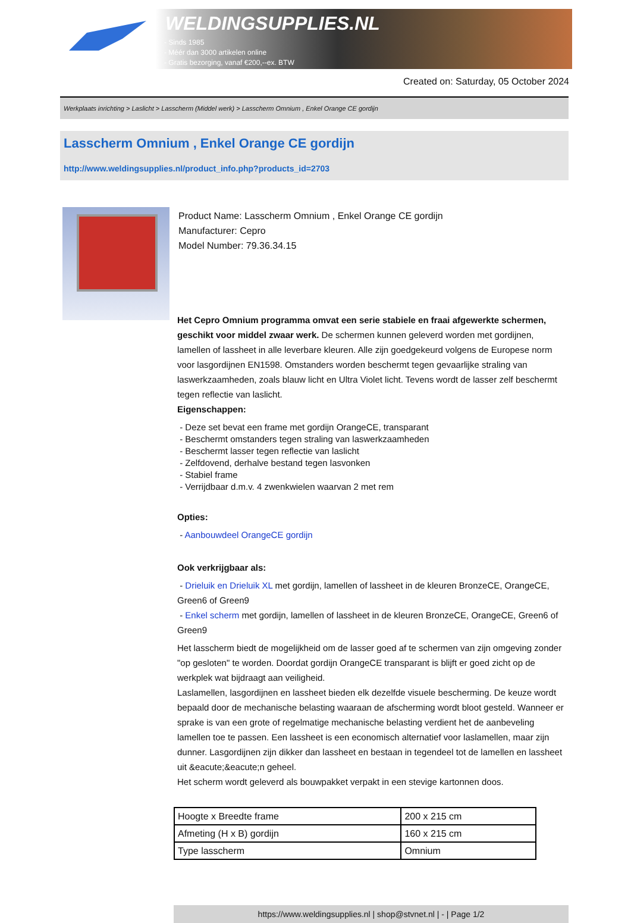WELDINGSUPPLIES.NL
- Sinds 1985
- Méér dan 3000 artikelen online
- Gratis bezorging, vanaf €200,--ex. BTW
Created on: Saturday, 05 October 2024
Werkplaats inrichting > Laslicht > Lasscherm (Middel werk) > Lasscherm Omnium , Enkel Orange CE gordijn
Lasscherm Omnium , Enkel Orange CE gordijn
http://www.weldingsupplies.nl/product_info.php?products_id=2703
Product Name: Lasscherm Omnium , Enkel Orange CE gordijn
Manufacturer: Cepro
Model Number: 79.36.34.15
Het Cepro Omnium programma omvat een serie stabiele en fraai afgewerkte schermen, geschikt voor middel zwaar werk. De schermen kunnen geleverd worden met gordijnen, lamellen of lassheet in alle leverbare kleuren. Alle zijn goedgekeurd volgens de Europese norm voor lasgordijnen EN1598. Omstanders worden beschermt tegen gevaarlijke straling van laswerkzaamheden, zoals blauw licht en Ultra Violet licht. Tevens wordt de lasser zelf beschermt tegen reflectie van laslicht.
Eigenschappen:
- Deze set bevat een frame met gordijn OrangeCE, transparant
- Beschermt omstanders tegen straling van laswerkzaamheden
- Beschermt lasser tegen reflectie van laslicht
- Zelfdovend, derhalve bestand tegen lasvonken
- Stabiel frame
- Verrijdbaar d.m.v. 4 zwenkwielen waarvan 2 met rem
Opties:
- Aanbouwdeel OrangeCE gordijn
Ook verkrijgbaar als:
- Drieluik en Drieluik XL met gordijn, lamellen of lassheet in de kleuren BronzeCE, OrangeCE, Green6 of Green9
- Enkel scherm met gordijn, lamellen of lassheet in de kleuren BronzeCE, OrangeCE, Green6 of Green9
Het lasscherm biedt de mogelijkheid om de lasser goed af te schermen van zijn omgeving zonder "op gesloten" te worden. Doordat gordijn OrangeCE transparant is blijft er goed zicht op de werkplek wat bijdraagt aan veiligheid.
Laslamellen, lasgordijnen en lassheet bieden elk dezelfde visuele bescherming. De keuze wordt bepaald door de mechanische belasting waaraan de afscherming wordt bloot gesteld. Wanneer er sprake is van een grote of regelmatige mechanische belasting verdient het de aanbeveling lamellen toe te passen. Een lassheet is een economisch alternatief voor laslamellen, maar zijn dunner. Lasgordijnen zijn dikker dan lassheet en bestaan in tegendeel tot de lamellen en lassheet uit &eacute;&eacute;n geheel.
Het scherm wordt geleverd als bouwpakket verpakt in een stevige kartonnen doos.
| Hoogte x Breedte frame | 200 x 215 cm |
| Afmeting (H x B) gordijn | 160 x 215 cm |
| Type lasscherm | Omnium |
https://www.weldingsupplies.nl | shop@stvnet.nl | - | Page 1/2